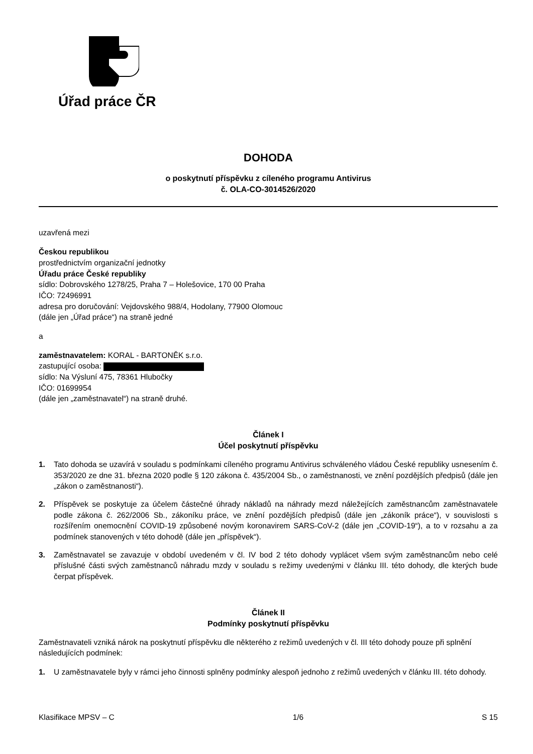Úřad práce ČR
DOHODA
o poskytnutí příspěvku z cíleného programu Antivirus
č. OLA-CO-3014526/2020
uzavřená mezi
Českou republikou
prostřednictvím organizační jednotky
Úřadu práce České republiky
sídlo: Dobrovského 1278/25, Praha 7 – Holešovice, 170 00 Praha
IČO: 72496991
adresa pro doručování: Vejdovského 988/4, Hodolany, 77900 Olomouc
(dále jen „Úřad práce“) na straně jedné
a
zaměstnavatelem: KORAL - BARTONĚK s.r.o.
zastupující osoba:
sídlo: Na Výsluní 475, 78361 Hlubočky
IČO: 01699954
(dále jen „zaměstnavatel“) na straně druhé.
Článek I
Účel poskytnutí příspěvku
1. Tato dohoda se uzavírá v souladu s podmínkami cíleného programu Antivirus schváleného vládou České republiky usnesením č. 353/2020 ze dne 31. března 2020 podle § 120 zákona č. 435/2004 Sb., o zaměstnanosti, ve znění pozdějších předpisů (dále jen „zákon o zaměstnanosti“).
2. Příspěvek se poskytuje za účelem částečné úhrady nákladů na náhrady mezd náležejících zaměstnancům zaměstnavatele podle zákona č. 262/2006 Sb., zákoníku práce, ve znění pozdějších předpisů (dále jen „zákoník práce“), v souvislosti s rozšířením onemocnění COVID-19 způsobené novým koronavirem SARS-CoV-2 (dále jen „COVID-19“), a to v rozsahu a za podmínek stanovených v této dohodě (dále jen „příspěvek“).
3. Zaměstnavatel se zavazuje v období uvedeném v čl. IV bod 2 této dohody vyplácet všem svým zaměstnancům nebo celé příslušné části svých zaměstnanců náhradu mzdy v souladu s režimy uvedenými v článku III. této dohody, dle kterých bude čerpat příspěvek.
Článek II
Podmínky poskytnutí příspěvku
Zaměstnavateli vzniká nárok na poskytnutí příspěvku dle některého z režimů uvedených v čl. III této dohody pouze při splnění následujících podmínek:
1. U zaměstnavatele byly v rámci jeho činnosti splněny podmínky alespoň jednoho z režimů uvedených v článku III. této dohody.
Klasifikace MPSV – C 1/6 S 15